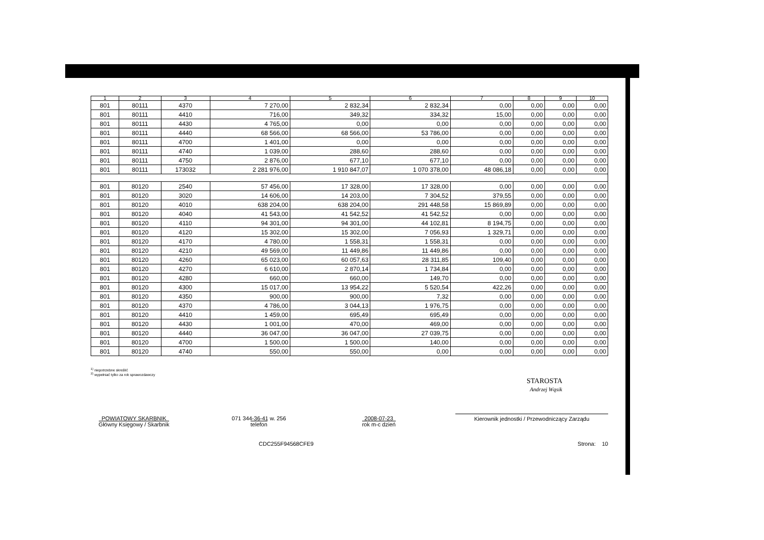| 1 | 2 | 3 | 4 | 5 | 6 | 7 | 8 | 9 | 10 |
| --- | --- | --- | --- | --- | --- | --- | --- | --- | --- |
| 801 | 80111 | 4370 | 7 270,00 | 2 832,34 | 2 832,34 | 0,00 | 0,00 | 0,00 | 0,00 |
| 801 | 80111 | 4410 | 716,00 | 349,32 | 334,32 | 15,00 | 0,00 | 0,00 | 0,00 |
| 801 | 80111 | 4430 | 4 765,00 | 0,00 | 0,00 | 0,00 | 0,00 | 0,00 | 0,00 |
| 801 | 80111 | 4440 | 68 566,00 | 68 566,00 | 53 786,00 | 0,00 | 0,00 | 0,00 | 0,00 |
| 801 | 80111 | 4700 | 1 401,00 | 0,00 | 0,00 | 0,00 | 0,00 | 0,00 | 0,00 |
| 801 | 80111 | 4740 | 1 039,00 | 288,60 | 288,60 | 0,00 | 0,00 | 0,00 | 0,00 |
| 801 | 80111 | 4750 | 2 876,00 | 677,10 | 677,10 | 0,00 | 0,00 | 0,00 | 0,00 |
| 801 | 80111 | 173032 | 2 281 976,00 | 1 910 847,07 | 1 070 378,00 | 48 086,18 | 0,00 | 0,00 | 0,00 |
| 801 | 80120 | 2540 | 57 456,00 | 17 328,00 | 17 328,00 | 0,00 | 0,00 | 0,00 | 0,00 |
| 801 | 80120 | 3020 | 14 606,00 | 14 203,00 | 7 304,52 | 379,55 | 0,00 | 0,00 | 0,00 |
| 801 | 80120 | 4010 | 638 204,00 | 638 204,00 | 291 448,58 | 15 869,89 | 0,00 | 0,00 | 0,00 |
| 801 | 80120 | 4040 | 41 543,00 | 41 542,52 | 41 542,52 | 0,00 | 0,00 | 0,00 | 0,00 |
| 801 | 80120 | 4110 | 94 301,00 | 94 301,00 | 44 102,81 | 8 194,75 | 0,00 | 0,00 | 0,00 |
| 801 | 80120 | 4120 | 15 302,00 | 15 302,00 | 7 056,93 | 1 329,71 | 0,00 | 0,00 | 0,00 |
| 801 | 80120 | 4170 | 4 780,00 | 1 558,31 | 1 558,31 | 0,00 | 0,00 | 0,00 | 0,00 |
| 801 | 80120 | 4210 | 49 569,00 | 11 449,86 | 11 449,86 | 0,00 | 0,00 | 0,00 | 0,00 |
| 801 | 80120 | 4260 | 65 023,00 | 60 057,63 | 28 311,85 | 109,40 | 0,00 | 0,00 | 0,00 |
| 801 | 80120 | 4270 | 6 610,00 | 2 870,14 | 1 734,84 | 0,00 | 0,00 | 0,00 | 0,00 |
| 801 | 80120 | 4280 | 660,00 | 660,00 | 149,70 | 0,00 | 0,00 | 0,00 | 0,00 |
| 801 | 80120 | 4300 | 15 017,00 | 13 954,22 | 5 520,54 | 422,26 | 0,00 | 0,00 | 0,00 |
| 801 | 80120 | 4350 | 900,00 | 900,00 | 7,32 | 0,00 | 0,00 | 0,00 | 0,00 |
| 801 | 80120 | 4370 | 4 786,00 | 3 044,13 | 1 976,75 | 0,00 | 0,00 | 0,00 | 0,00 |
| 801 | 80120 | 4410 | 1 459,00 | 695,49 | 695,49 | 0,00 | 0,00 | 0,00 | 0,00 |
| 801 | 80120 | 4430 | 1 001,00 | 470,00 | 469,00 | 0,00 | 0,00 | 0,00 | 0,00 |
| 801 | 80120 | 4440 | 36 047,00 | 36 047,00 | 27 039,75 | 0,00 | 0,00 | 0,00 | 0,00 |
| 801 | 80120 | 4700 | 1 500,00 | 1 500,00 | 140,00 | 0,00 | 0,00 | 0,00 | 0,00 |
| 801 | 80120 | 4740 | 550,00 | 550,00 | 0,00 | 0,00 | 0,00 | 0,00 | 0,00 |
<sup>1)</sup> niepotrzebne skreślić
<sup>2)</sup> wypełniać tylko za rok sprawozdawczy
STAROSTA
Andrzej Wąsik
POWIATOWY SKARBNIK
Główny Księgowy / Skarbnik
071 344-36-41 w. 256
telefon
2008-07-23
rok m-c dzień
Kierownik jednostki / Przewodniczący Zarządu
CDC255F94568CFE9 Strona: 10